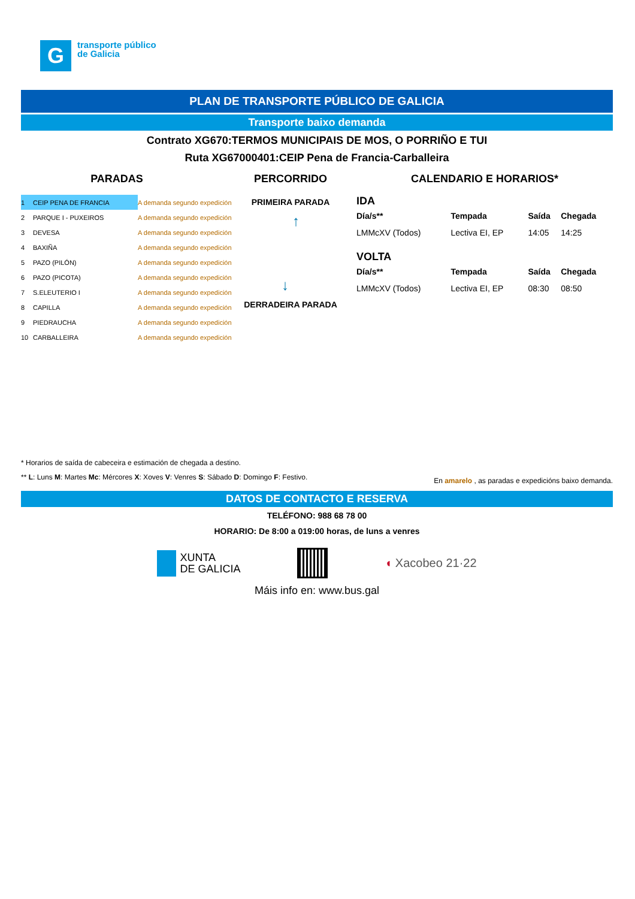G
transporte público
de Galicia
PLAN DE TRANSPORTE PÚBLICO DE GALICIA
Transporte baixo demanda
Contrato XG670:TERMOS MUNICIPAIS DE MOS, O PORRIÑO E TUI
Ruta XG67000401:CEIP Pena de Francia-Carballeira
PARADAS
| 1 | CEIP PENA DE FRANCIA | A demanda segundo expedición |
| 2 | PARQUE I - PUXEIROS | A demanda segundo expedición |
| 3 | DEVESA | A demanda segundo expedición |
| 4 | BAXIÑA | A demanda segundo expedición |
| 5 | PAZO (PILÓN) | A demanda segundo expedición |
| 6 | PAZO (PICOTA) | A demanda segundo expedición |
| 7 | S.ELEUTERIO I | A demanda segundo expedición |
| 8 | CAPILLA | A demanda segundo expedición |
| 9 | PIEDRAUCHA | A demanda segundo expedición |
| 10 | CARBALLEIRA | A demanda segundo expedición |
PERCORRIDO
PRIMEIRA PARADA
↓ ↑
DERRADEIRA PARADA
CALENDARIO E HORARIOS*
IDA
| Día/s** | Tempada | Saída | Chegada |
| --- | --- | --- | --- |
| LMMcXV (Todos) | Lectiva EI, EP | 14:05 | 14:25 |
VOLTA
| Día/s** | Tempada | Saída | Chegada |
| --- | --- | --- | --- |
| LMMcXV (Todos) | Lectiva EI, EP | 08:30 | 08:50 |
* Horarios de saída de cabeceira e estimación de chegada a destino.
** L: Luns M: Martes Mc: Mércores X: Xoves V: Venres S: Sábado D: Domingo F: Festivo. En amarelo , as paradas e expedicións baixo demanda.
DATOS DE CONTACTO E RESERVA
TELÉFONO: 988 68 78 00
HORARIO: De 8:00 a 019:00 horas, de luns a venres
XUNTA
DE GALICIA
◖ Xacobeo 21·22
Máis info en: www.bus.gal